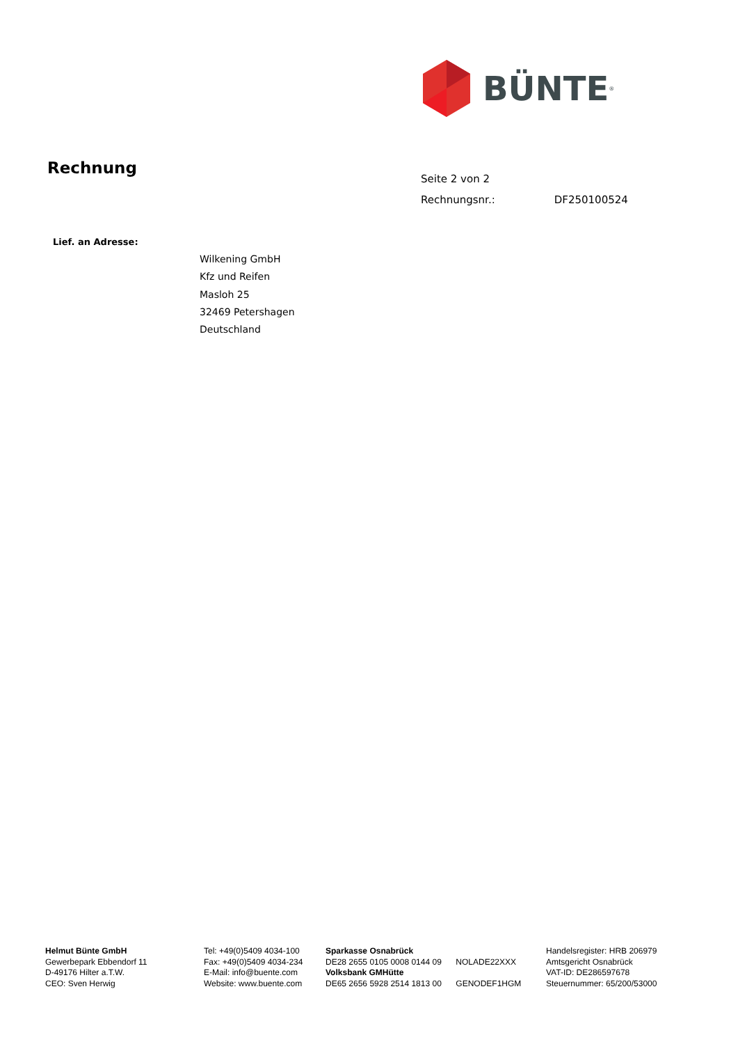BÜNTE<sup>®</sup>
Rechnung
Seite 2 von 2
Rechnungsnr.: DF250100524
Lief. an Adresse:
Wilkening GmbH
Kfz und Reifen
Masloh 25
32469 Petershagen
Deutschland
Helmut Bünte GmbH
Gewerbepark Ebbendorf 11
D-49176 Hilter a.T.W.
CEO: Sven Herwig
Tel: +49(0)5409 4034-100
Fax: +49(0)5409 4034-234
E-Mail: info@buente.com
Website: www.buente.com
Sparkasse Osnabrück
DE28 2655 0105 0008 0144 09 NOLADE22XXX
Volksbank GMHütte
DE65 2656 5928 2514 1813 00 GENODEF1HGM
Handelsregister: HRB 206979
Amtsgericht Osnabrück
VAT-ID: DE286597678
Steuernummer: 65/200/53000